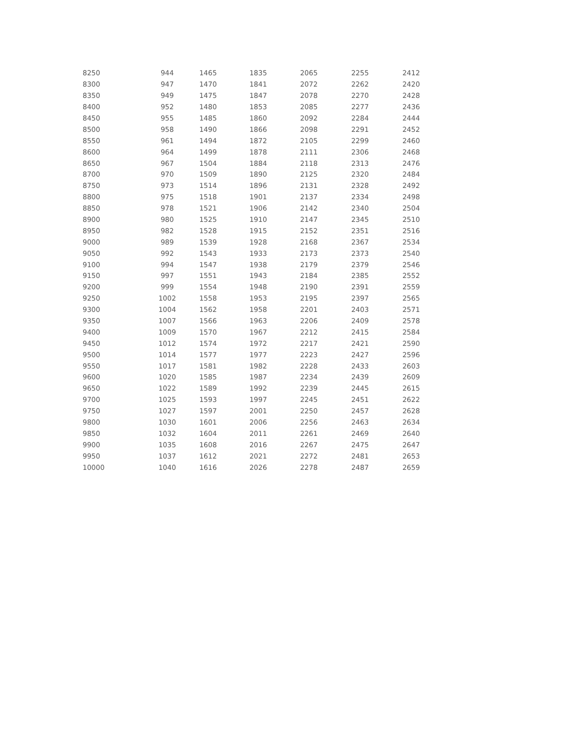| 8250 | 944 | 1465 | 1835 | 2065 | 2255 | 2412 |
| 8300 | 947 | 1470 | 1841 | 2072 | 2262 | 2420 |
| 8350 | 949 | 1475 | 1847 | 2078 | 2270 | 2428 |
| 8400 | 952 | 1480 | 1853 | 2085 | 2277 | 2436 |
| 8450 | 955 | 1485 | 1860 | 2092 | 2284 | 2444 |
| 8500 | 958 | 1490 | 1866 | 2098 | 2291 | 2452 |
| 8550 | 961 | 1494 | 1872 | 2105 | 2299 | 2460 |
| 8600 | 964 | 1499 | 1878 | 2111 | 2306 | 2468 |
| 8650 | 967 | 1504 | 1884 | 2118 | 2313 | 2476 |
| 8700 | 970 | 1509 | 1890 | 2125 | 2320 | 2484 |
| 8750 | 973 | 1514 | 1896 | 2131 | 2328 | 2492 |
| 8800 | 975 | 1518 | 1901 | 2137 | 2334 | 2498 |
| 8850 | 978 | 1521 | 1906 | 2142 | 2340 | 2504 |
| 8900 | 980 | 1525 | 1910 | 2147 | 2345 | 2510 |
| 8950 | 982 | 1528 | 1915 | 2152 | 2351 | 2516 |
| 9000 | 989 | 1539 | 1928 | 2168 | 2367 | 2534 |
| 9050 | 992 | 1543 | 1933 | 2173 | 2373 | 2540 |
| 9100 | 994 | 1547 | 1938 | 2179 | 2379 | 2546 |
| 9150 | 997 | 1551 | 1943 | 2184 | 2385 | 2552 |
| 9200 | 999 | 1554 | 1948 | 2190 | 2391 | 2559 |
| 9250 | 1002 | 1558 | 1953 | 2195 | 2397 | 2565 |
| 9300 | 1004 | 1562 | 1958 | 2201 | 2403 | 2571 |
| 9350 | 1007 | 1566 | 1963 | 2206 | 2409 | 2578 |
| 9400 | 1009 | 1570 | 1967 | 2212 | 2415 | 2584 |
| 9450 | 1012 | 1574 | 1972 | 2217 | 2421 | 2590 |
| 9500 | 1014 | 1577 | 1977 | 2223 | 2427 | 2596 |
| 9550 | 1017 | 1581 | 1982 | 2228 | 2433 | 2603 |
| 9600 | 1020 | 1585 | 1987 | 2234 | 2439 | 2609 |
| 9650 | 1022 | 1589 | 1992 | 2239 | 2445 | 2615 |
| 9700 | 1025 | 1593 | 1997 | 2245 | 2451 | 2622 |
| 9750 | 1027 | 1597 | 2001 | 2250 | 2457 | 2628 |
| 9800 | 1030 | 1601 | 2006 | 2256 | 2463 | 2634 |
| 9850 | 1032 | 1604 | 2011 | 2261 | 2469 | 2640 |
| 9900 | 1035 | 1608 | 2016 | 2267 | 2475 | 2647 |
| 9950 | 1037 | 1612 | 2021 | 2272 | 2481 | 2653 |
| 10000 | 1040 | 1616 | 2026 | 2278 | 2487 | 2659 |